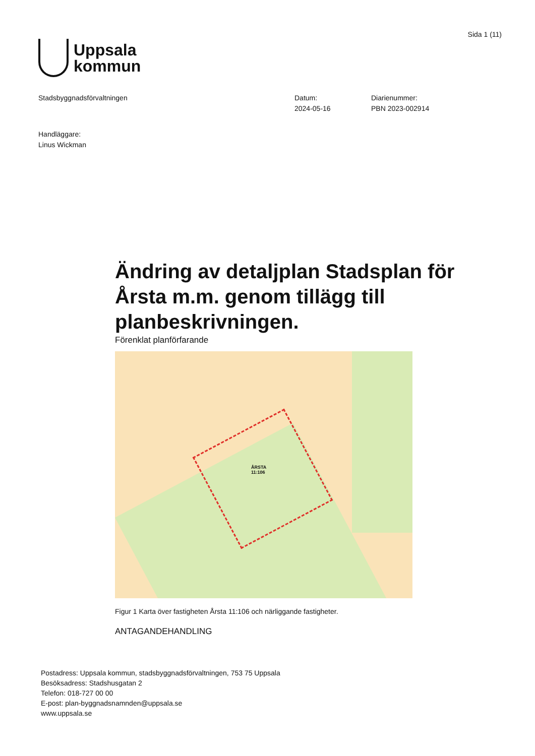Uppsala
kommun
Sida 1 (11)
Stadsbyggnadsförvaltningen Datum:
2024-05-16
Diarienummer:
PBN 2023-002914
Handläggare:
Linus Wickman
Ändring av detaljplan Stadsplan för Årsta m.m. genom tillägg till planbeskrivningen.
Förenklat planförfarande
ÅRSTA
11:106
Figur 1 Karta över fastigheten Årsta 11:106 och närliggande fastigheter.
ANTAGANDEHANDLING
Postadress: Uppsala kommun, stadsbyggnadsförvaltningen, 753 75 Uppsala
Besöksadress: Stadshusgatan 2
Telefon: 018-727 00 00
E-post: plan-byggnadsnamnden@uppsala.se
www.uppsala.se